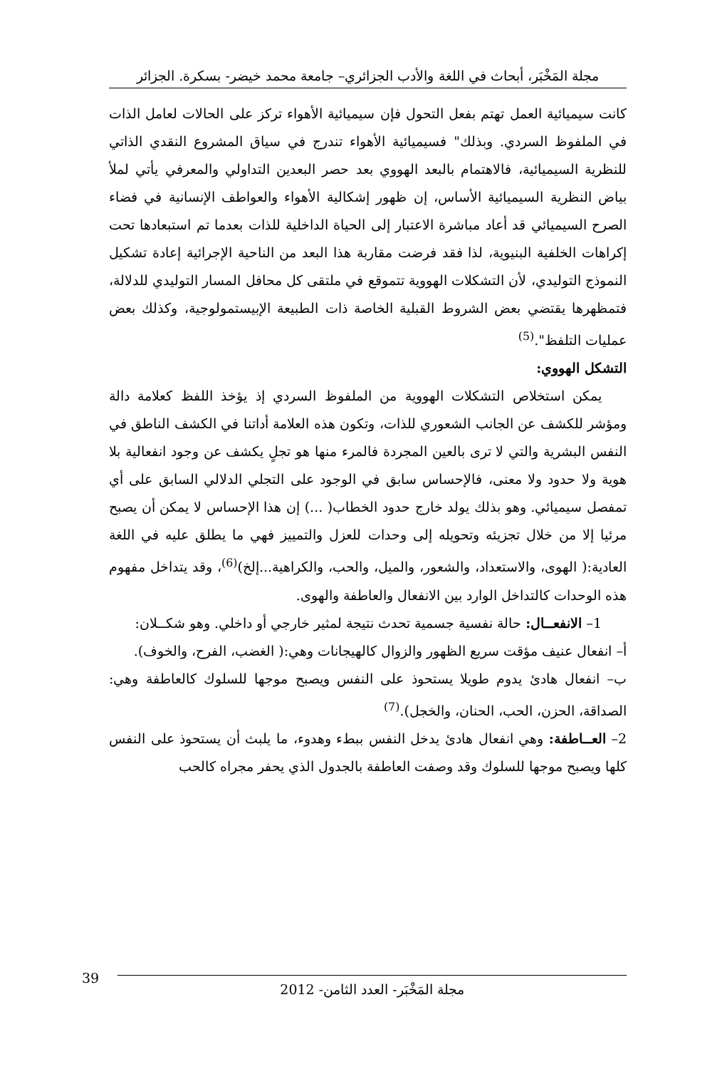مجلة المَخْبَر، أبحاث في اللغة والأدب الجزائري– جامعة محمد خيضر- بسكرة. الجزائر
كانت سيميائية العمل تهتم بفعل التحول فإن سيميائية الأهواء تركز على الحالات لعامل الذات في الملفوظ السردي. وبذلك" فسيميائية الأهواء تندرج في سياق المشروع النقدي الذاتي للنظرية السيميائية، فالاهتمام بالبعد الهووي بعد حصر البعدين التداولي والمعرفي يأتي لملأ بياض النظرية السيميائية الأساس، إن ظهور إشكالية الأهواء والعواطف الإنسانية في فضاء الصرح السيميائي قد أعاد مباشرة الاعتبار إلى الحياة الداخلية للذات بعدما تم استبعادها تحت إكراهات الخلفية البنيوية، لذا فقد فرضت مقاربة هذا البعد من الناحية الإجرائية إعادة تشكيل النموذج التوليدي، لأن التشكلات الهووية تتموقع في ملتقى كل محافل المسار التوليدي للدلالة، فتمظهرها يقتضي بعض الشروط القبلية الخاصة ذات الطبيعة الإبيستمولوجية، وكذلك بعض عمليات التلفظ".<sup>(5)</sup>
التشكل الهووي:
يمكن استخلاص التشكلات الهووية من الملفوظ السردي إذ يؤخذ اللفظ كعلامة دالة ومؤشر للكشف عن الجانب الشعوري للذات، وتكون هذه العلامة أداتنا في الكشف الناطق في النفس البشرية والتي لا ترى بالعين المجردة فالمرء منها هو تجلٍ يكشف عن وجود انفعالية بلا هوية ولا حدود ولا معنى، فالإحساس سابق في الوجود على التجلي الدلالي السابق على أي تمفصل سيميائي. وهو بذلك يولد خارج حدود الخطاب( ...) إن هذا الإحساس لا يمكن أن يصبح مرئيا إلا من خلال تجزيئه وتحويله إلى وحدات للعزل والتمييز فهي ما يطلق عليه في اللغة العادية:( الهوى، والاستعداد، والشعور، والميل، والحب، والكراهية...إلخ)<sup>(6)</sup>، وقد يتداخل مفهوم هذه الوحدات كالتداخل الوارد بين الانفعال والعاطفة والهوى.
1– الانفعــال: حالة نفسية جسمية تحدث نتيجة لمثير خارجي أو داخلي. وهو شكــلان:
أ– انفعال عنيف مؤقت سريع الظهور والزوال كالهيجانات وهي:( الغضب، الفرح، والخوف).
ب– انفعال هادئ يدوم طويلا يستحوذ على النفس ويصبح موجها للسلوك كالعاطفة وهي: الصداقة، الحزن، الحب، الحنان، والخجل).<sup>(7)</sup>
2– العــاطفة: وهي انفعال هادئ يدخل النفس ببطء وهدوء، ما يلبث أن يستحوذ على النفس كلها ويصبح موجها للسلوك وقد وصفت العاطفة بالجدول الذي يحفر مجراه كالحب
39
مجلة المَخْبَر- العدد الثامن- 2012